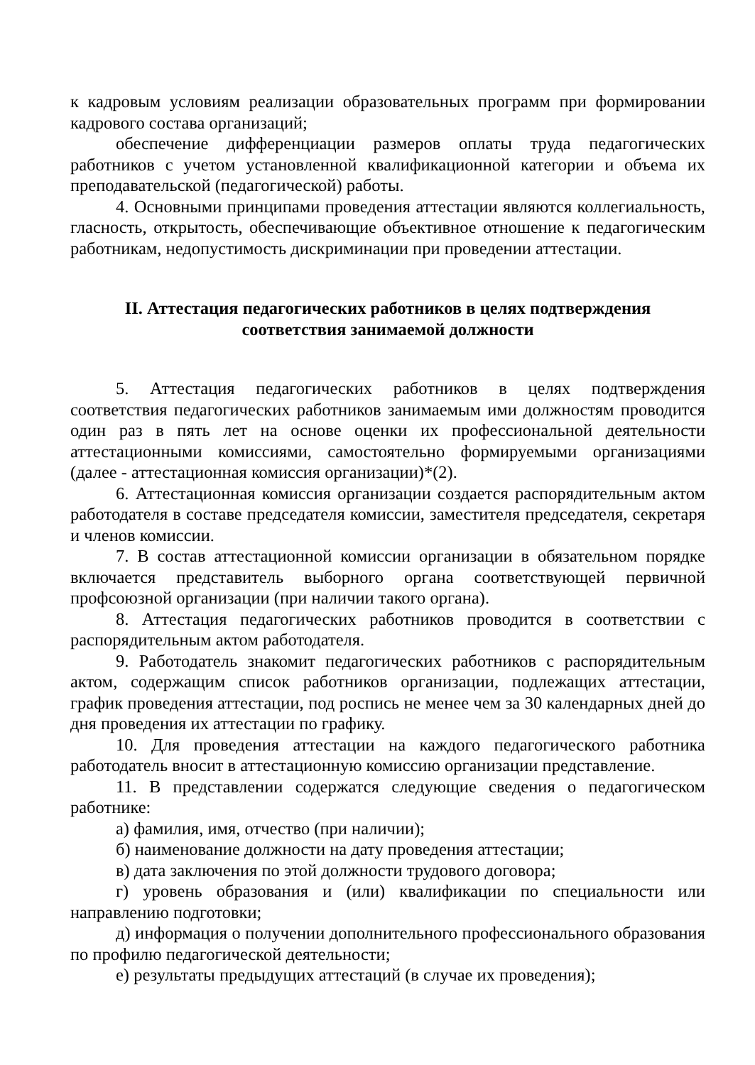к кадровым условиям реализации образовательных программ при формировании кадрового состава организаций;
обеспечение дифференциации размеров оплаты труда педагогических работников с учетом установленной квалификационной категории и объема их преподавательской (педагогической) работы.
4. Основными принципами проведения аттестации являются коллегиальность, гласность, открытость, обеспечивающие объективное отношение к педагогическим работникам, недопустимость дискриминации при проведении аттестации.
II. Аттестация педагогических работников в целях подтверждения
соответствия занимаемой должности
5. Аттестация педагогических работников в целях подтверждения соответствия педагогических работников занимаемым ими должностям проводится один раз в пять лет на основе оценки их профессиональной деятельности аттестационными комиссиями, самостоятельно формируемыми организациями (далее - аттестационная комиссия организации)*(2).
6. Аттестационная комиссия организации создается распорядительным актом работодателя в составе председателя комиссии, заместителя председателя, секретаря и членов комиссии.
7. В состав аттестационной комиссии организации в обязательном порядке включается представитель выборного органа соответствующей первичной профсоюзной организации (при наличии такого органа).
8. Аттестация педагогических работников проводится в соответствии с распорядительным актом работодателя.
9. Работодатель знакомит педагогических работников с распорядительным актом, содержащим список работников организации, подлежащих аттестации, график проведения аттестации, под роспись не менее чем за 30 календарных дней до дня проведения их аттестации по графику.
10. Для проведения аттестации на каждого педагогического работника работодатель вносит в аттестационную комиссию организации представление.
11. В представлении содержатся следующие сведения о педагогическом работнике:
а) фамилия, имя, отчество (при наличии);
б) наименование должности на дату проведения аттестации;
в) дата заключения по этой должности трудового договора;
г) уровень образования и (или) квалификации по специальности или направлению подготовки;
д) информация о получении дополнительного профессионального образования по профилю педагогической деятельности;
е) результаты предыдущих аттестаций (в случае их проведения);